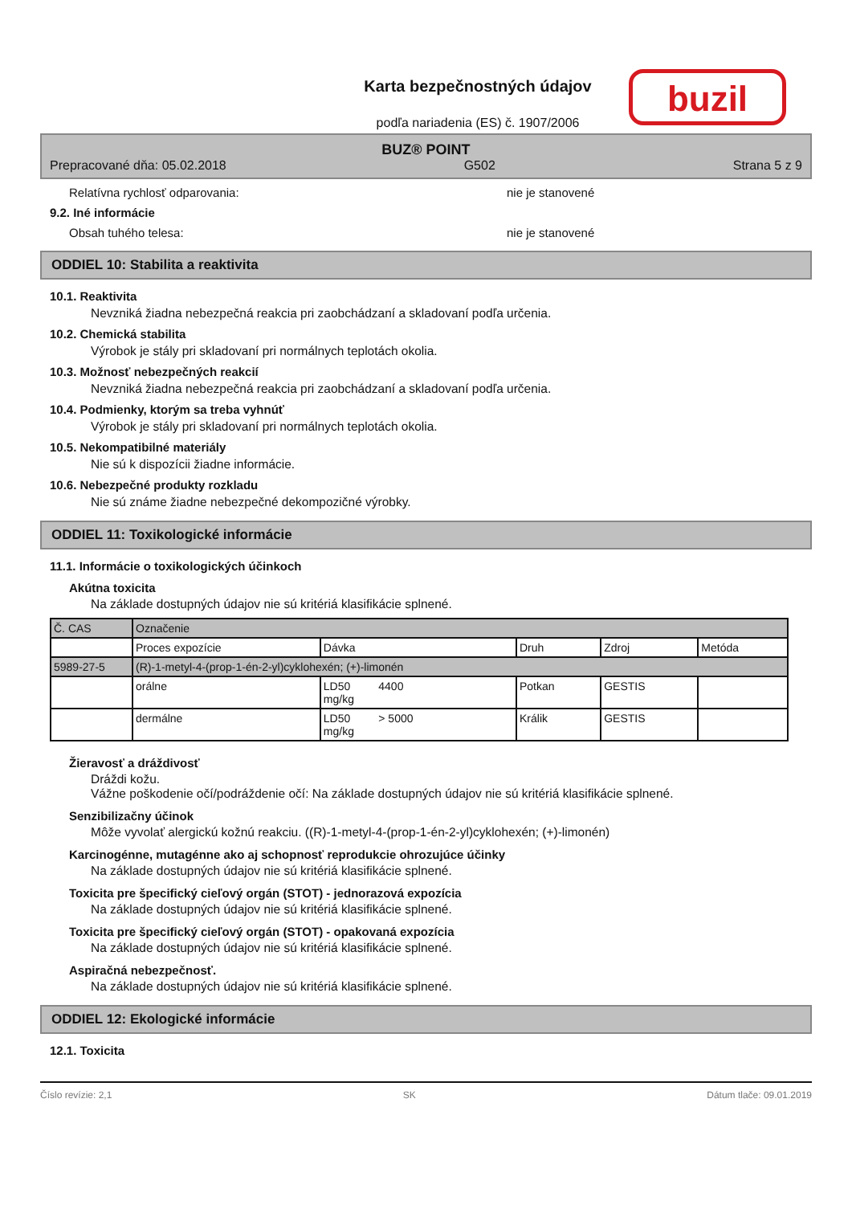Karta bezpečnostných údajov
podľa nariadenia (ES) č. 1907/2006
buzil
BUZ® POINT
Prepracované dňa: 05.02.2018 G502 Strana 5 z 9
Relatívna rychlosť odparovania: nie je stanovené
9.2. Iné informácie
Obsah tuhého telesa: nie je stanovené
ODDIEL 10: Stabilita a reaktivita
10.1. Reaktivita
Nevzniká žiadna nebezpečná reakcia pri zaobchádzaní a skladovaní podľa určenia.
10.2. Chemická stabilita
Výrobok je stály pri skladovaní pri normálnych teplotách okolia.
10.3. Možnosť nebezpečných reakcií
Nevzniká žiadna nebezpečná reakcia pri zaobchádzaní a skladovaní podľa určenia.
10.4. Podmienky, ktorým sa treba vyhnúť
Výrobok je stály pri skladovaní pri normálnych teplotách okolia.
10.5. Nekompatibilné materiály
Nie sú k dispozícii žiadne informácie.
10.6. Nebezpečné produkty rozkladu
Nie sú známe žiadne nebezpečné dekompozičné výrobky.
ODDIEL 11: Toxikologické informácie
11.1. Informácie o toxikologických účinkoch
Akútna toxicita
Na základe dostupných údajov nie sú kritériá klasifikácie splnené.
| Č. CAS | Označenie | | | | |
| | Proces expozície | Dávka | Druh | Zdroj | Metóda |
| 5989-27-5 | (R)-1-metyl-4-(prop-1-én-2-yl)cyklohexén; (+)-limonén | | | | |
| | orálne | LD50 4400 mg/kg | Potkan | GESTIS | |
| | dermálne | LD50 > 5000 mg/kg | Králik | GESTIS | |
Žieravosť a dráždivosť
Dráždi kožu.
Vážne poškodenie očí/podráždenie očí: Na základe dostupných údajov nie sú kritériá klasifikácie splnené.
Senzibilizačny účinok
Môže vyvolať alergickú kožnú reakciu. ((R)-1-metyl-4-(prop-1-én-2-yl)cyklohexén; (+)-limonén)
Karcinogénne, mutagénne ako aj schopnosť reprodukcie ohrozujúce účinky
Na základe dostupných údajov nie sú kritériá klasifikácie splnené.
Toxicita pre špecifický cieľový orgán (STOT) - jednorazová expozícia
Na základe dostupných údajov nie sú kritériá klasifikácie splnené.
Toxicita pre špecifický cieľový orgán (STOT) - opakovaná expozícia
Na základe dostupných údajov nie sú kritériá klasifikácie splnené.
Aspiračná nebezpečnosť.
Na základe dostupných údajov nie sú kritériá klasifikácie splnené.
ODDIEL 12: Ekologické informácie
12.1. Toxicita
Číslo revízie: 2,1 SK Dátum tlače: 09.01.2019